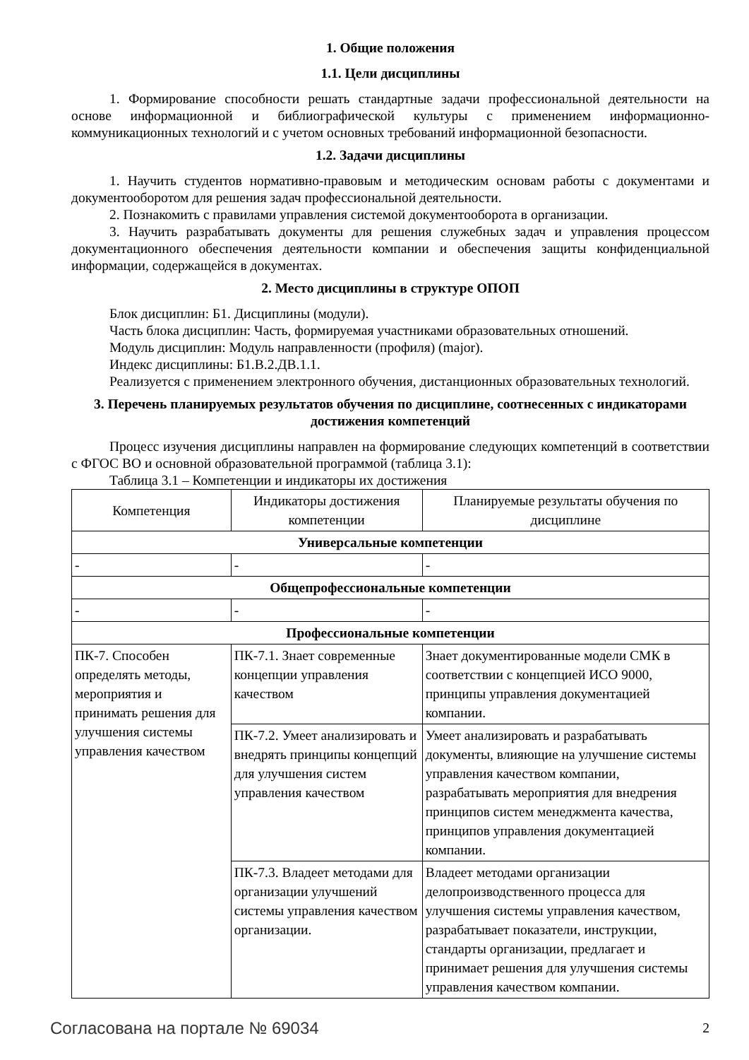1. Общие положения
1.1. Цели дисциплины
1. Формирование способности решать стандартные задачи профессиональной деятельности на основе информационной и библиографической культуры с применением информационно-коммуникационных технологий и с учетом основных требований информационной безопасности.
1.2. Задачи дисциплины
1. Научить студентов нормативно-правовым и методическим основам работы с документами и документооборотом для решения задач профессиональной деятельности.
2. Познакомить с правилами управления системой документооборота в организации.
3. Научить разрабатывать документы для решения служебных задач и управления процессом документационного обеспечения деятельности компании и обеспечения защиты конфиденциальной информации, содержащейся в документах.
2. Место дисциплины в структуре ОПОП
Блок дисциплин: Б1. Дисциплины (модули).
Часть блока дисциплин: Часть, формируемая участниками образовательных отношений.
Модуль дисциплин: Модуль направленности (профиля) (major).
Индекс дисциплины: Б1.В.2.ДВ.1.1.
Реализуется с применением электронного обучения, дистанционных образовательных технологий.
3. Перечень планируемых результатов обучения по дисциплине, соотнесенных с индикаторами достижения компетенций
Процесс изучения дисциплины направлен на формирование следующих компетенций в соответствии с ФГОС ВО и основной образовательной программой (таблица 3.1):
Таблица 3.1 – Компетенции и индикаторы их достижения
| Компетенция | Индикаторы достижения компетенции | Планируемые результаты обучения по дисциплине |
| --- | --- | --- |
| Универсальные компетенции | | |
| - | - | - |
| Общепрофессиональные компетенции | | |
| - | - | - |
| Профессиональные компетенции | | |
| ПК-7. Способен определять методы, мероприятия и принимать решения для улучшения системы управления качеством | ПК-7.1. Знает современные концепции управления качеством | Знает документированные модели СМК в соответствии с концепцией ИСО 9000, принципы управления документацией компании. |
| | ПК-7.2. Умеет анализировать и внедрять принципы концепций для улучшения систем управления качеством | Умеет анализировать и разрабатывать документы, влияющие на улучшение системы управления качеством компании, разрабатывать мероприятия для внедрения принципов систем менеджмента качества, принципов управления документацией компании. |
| | ПК-7.3. Владеет методами для организации улучшений системы управления качеством организации. | Владеет методами организации делопроизводственного процесса для улучшения системы управления качеством, разрабатывает показатели, инструкции, стандарты организации, предлагает и принимает решения для улучшения системы управления качеством компании. |
Согласована на портале № 69034 2